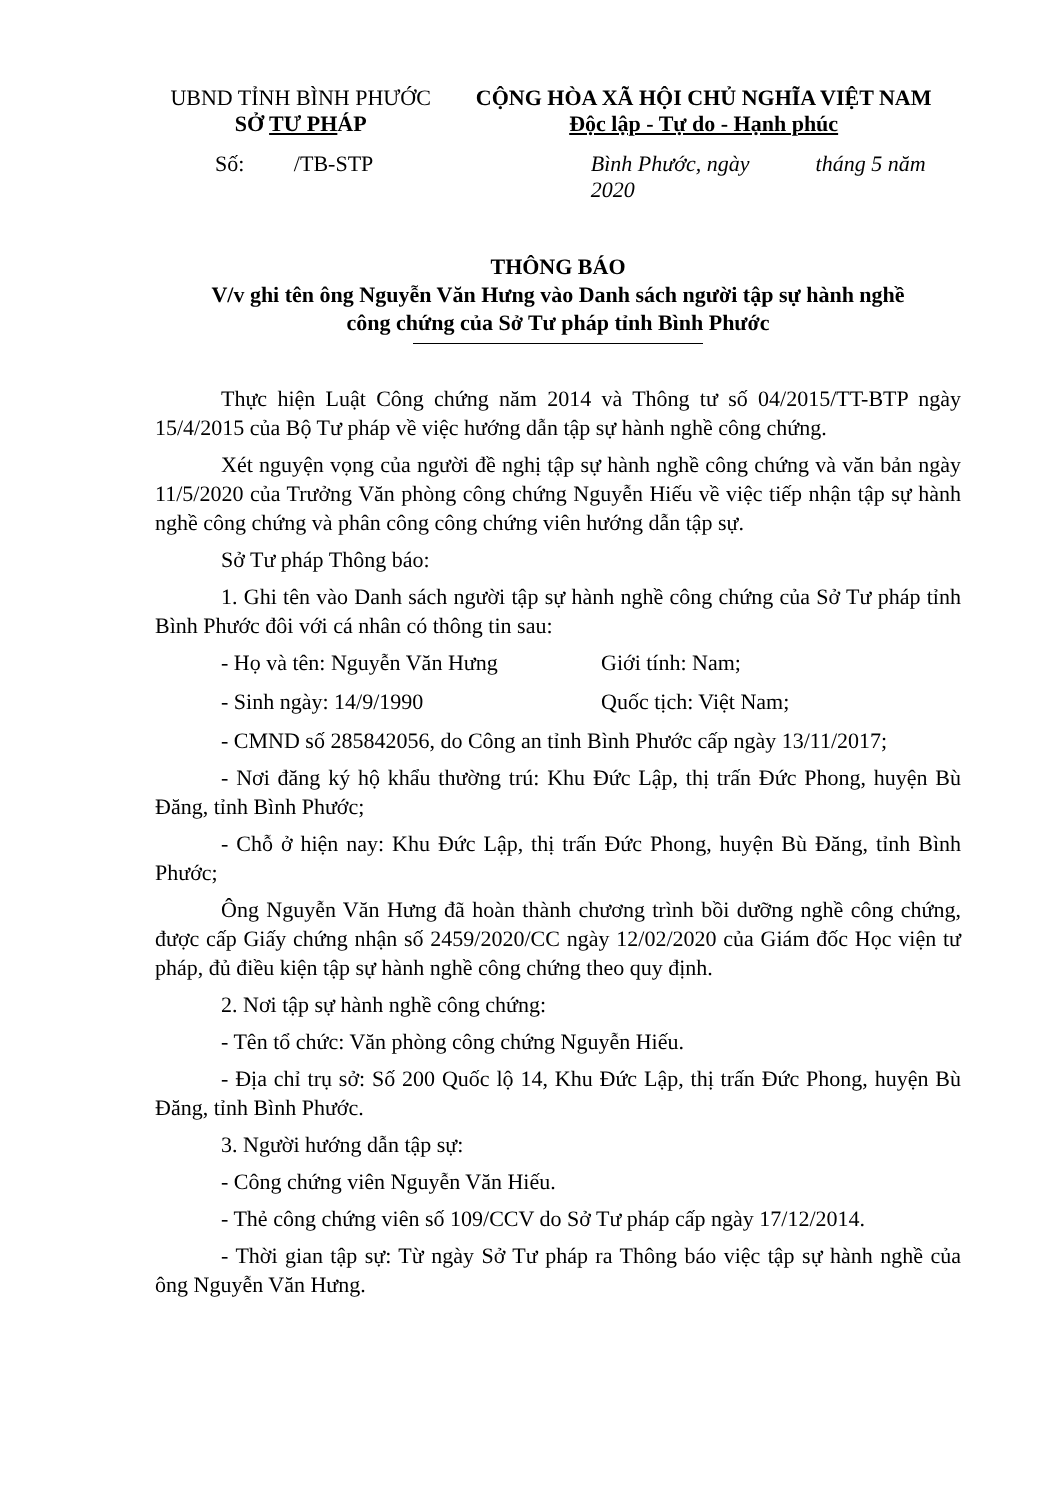UBND TỈNH BÌNH PHƯỚC
SỞ TƯ PHÁP
CỘNG HÒA XÃ HỘI CHỦ NGHĨA VIỆT NAM
Độc lập - Tự do - Hạnh phúc
Số: /TB-STP Bình Phước, ngày tháng 5 năm 2020
THÔNG BÁO
V/v ghi tên ông Nguyễn Văn Hưng vào Danh sách người tập sự hành nghề
công chứng của Sở Tư pháp tỉnh Bình Phước
Thực hiện Luật Công chứng năm 2014 và Thông tư số 04/2015/TT-BTP ngày 15/4/2015 của Bộ Tư pháp về việc hướng dẫn tập sự hành nghề công chứng.
Xét nguyện vọng của người đề nghị tập sự hành nghề công chứng và văn bản ngày 11/5/2020 của Trưởng Văn phòng công chứng Nguyễn Hiếu về việc tiếp nhận tập sự hành nghề công chứng và phân công công chứng viên hướng dẫn tập sự.
Sở Tư pháp Thông báo:
1. Ghi tên vào Danh sách người tập sự hành nghề công chứng của Sở Tư pháp tỉnh Bình Phước đôi với cá nhân có thông tin sau:
- Họ và tên: Nguyễn Văn Hưng Giới tính: Nam;
- Sinh ngày: 14/9/1990 Quốc tịch: Việt Nam;
- CMND số 285842056, do Công an tỉnh Bình Phước cấp ngày 13/11/2017;
- Nơi đăng ký hộ khẩu thường trú: Khu Đức Lập, thị trấn Đức Phong, huyện Bù Đăng, tỉnh Bình Phước;
- Chỗ ở hiện nay: Khu Đức Lập, thị trấn Đức Phong, huyện Bù Đăng, tỉnh Bình Phước;
Ông Nguyễn Văn Hưng đã hoàn thành chương trình bồi dưỡng nghề công chứng, được cấp Giấy chứng nhận số 2459/2020/CC ngày 12/02/2020 của Giám đốc Học viện tư pháp, đủ điều kiện tập sự hành nghề công chứng theo quy định.
2. Nơi tập sự hành nghề công chứng:
- Tên tổ chức: Văn phòng công chứng Nguyễn Hiếu.
- Địa chỉ trụ sở: Số 200 Quốc lộ 14, Khu Đức Lập, thị trấn Đức Phong, huyện Bù Đăng, tỉnh Bình Phước.
3. Người hướng dẫn tập sự:
- Công chứng viên Nguyễn Văn Hiếu.
- Thẻ công chứng viên số 109/CCV do Sở Tư pháp cấp ngày 17/12/2014.
- Thời gian tập sự: Từ ngày Sở Tư pháp ra Thông báo việc tập sự hành nghề của ông Nguyễn Văn Hưng.